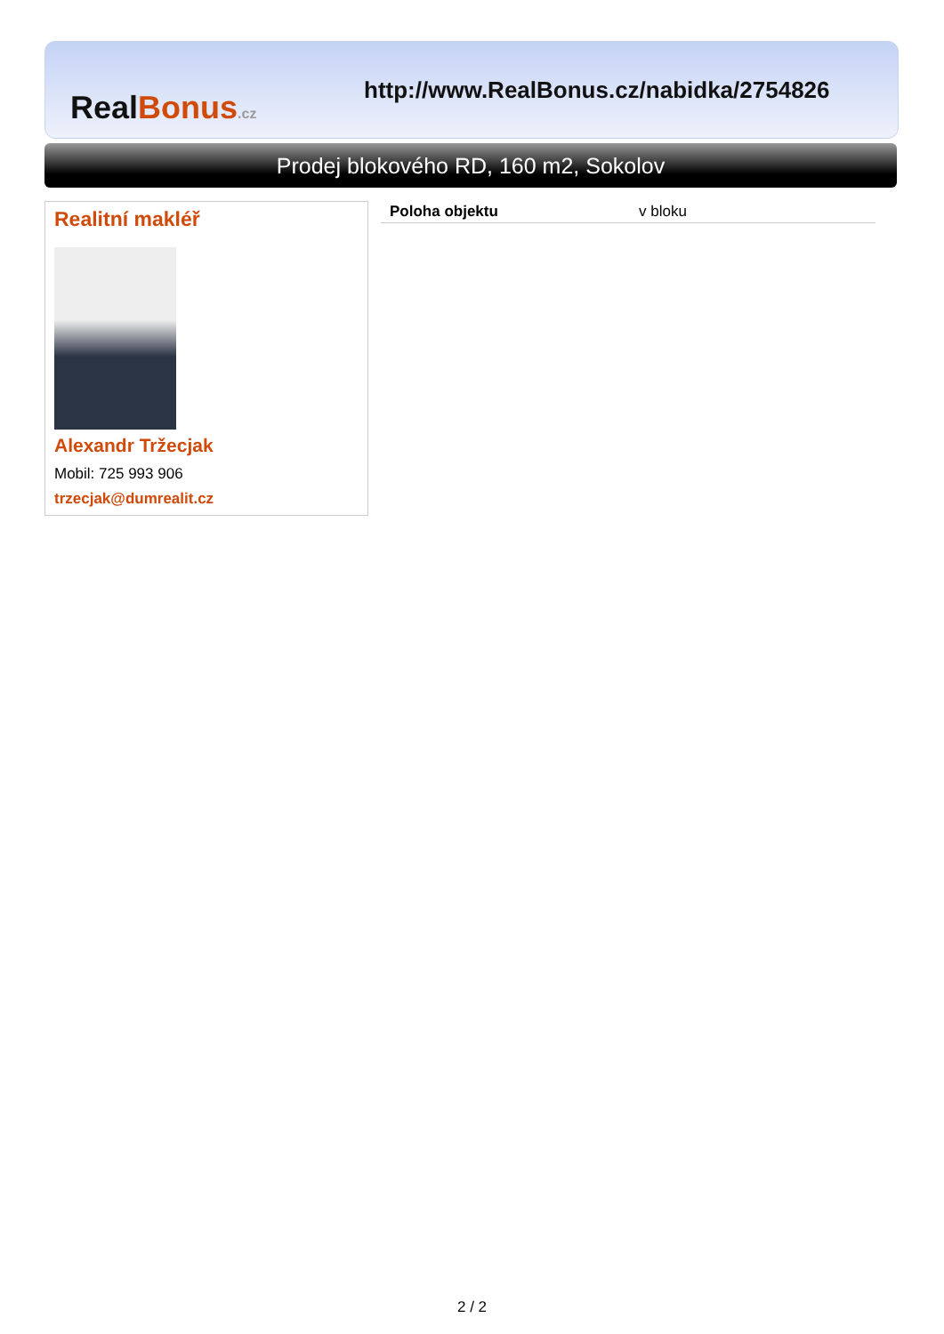Real Bonus.cz
http://www.RealBonus.cz/nabidka/2754826
Prodej blokového RD, 160 m2, Sokolov
Realitní makléř
Alexandr Tržecjak
Mobil: 725 993 906
trzecjak@dumrealit.cz
| Poloha objektu | v bloku |
2 / 2